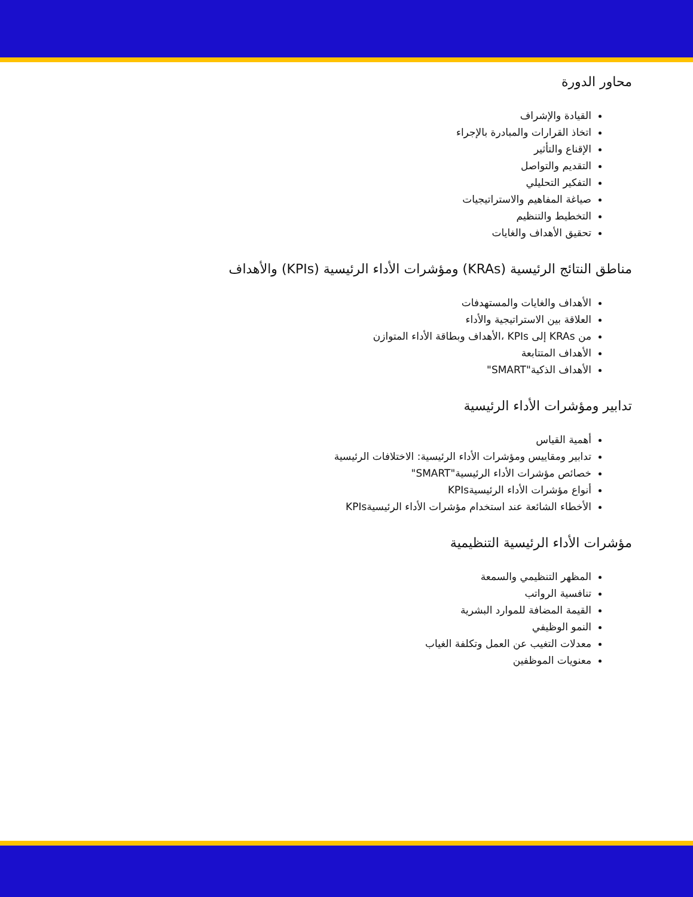محاور الدورة
القيادة والإشراف
اتخاذ القرارات والمبادرة بالإجراء
الإقناع والتأثير
التقديم والتواصل
التفكير التحليلي
صياغة المفاهيم والاستراتيجيات
التخطيط والتنظيم
تحقيق الأهداف والغايات
مناطق النتائج الرئيسية (KRAs) ومؤشرات الأداء الرئيسية (KPIs) والأهداف
الأهداف والغايات والمستهدفات
العلاقة بين الاستراتيجية والأداء
من KRAs إلى KPIs ،الأهداف وبطاقة الأداء المتوازن
الأهداف المتتابعة
الأهداف الذكية"SMART"
تدابير ومؤشرات الأداء الرئيسية
أهمية القياس
تدابير ومقاييس ومؤشرات الأداء الرئيسية: الاختلافات الرئيسية
خصائص مؤشرات الأداء الرئيسية"SMART"
أنواع مؤشرات الأداء الرئيسيةKPIs
الأخطاء الشائعة عند استخدام مؤشرات الأداء الرئيسيةKPIs
مؤشرات الأداء الرئيسية التنظيمية
المظهر التنظيمي والسمعة
تنافسية الرواتب
القيمة المضافة للموارد البشرية
النمو الوظيفي
معدلات التغيب عن العمل وتكلفة الغياب
معنويات الموظفين